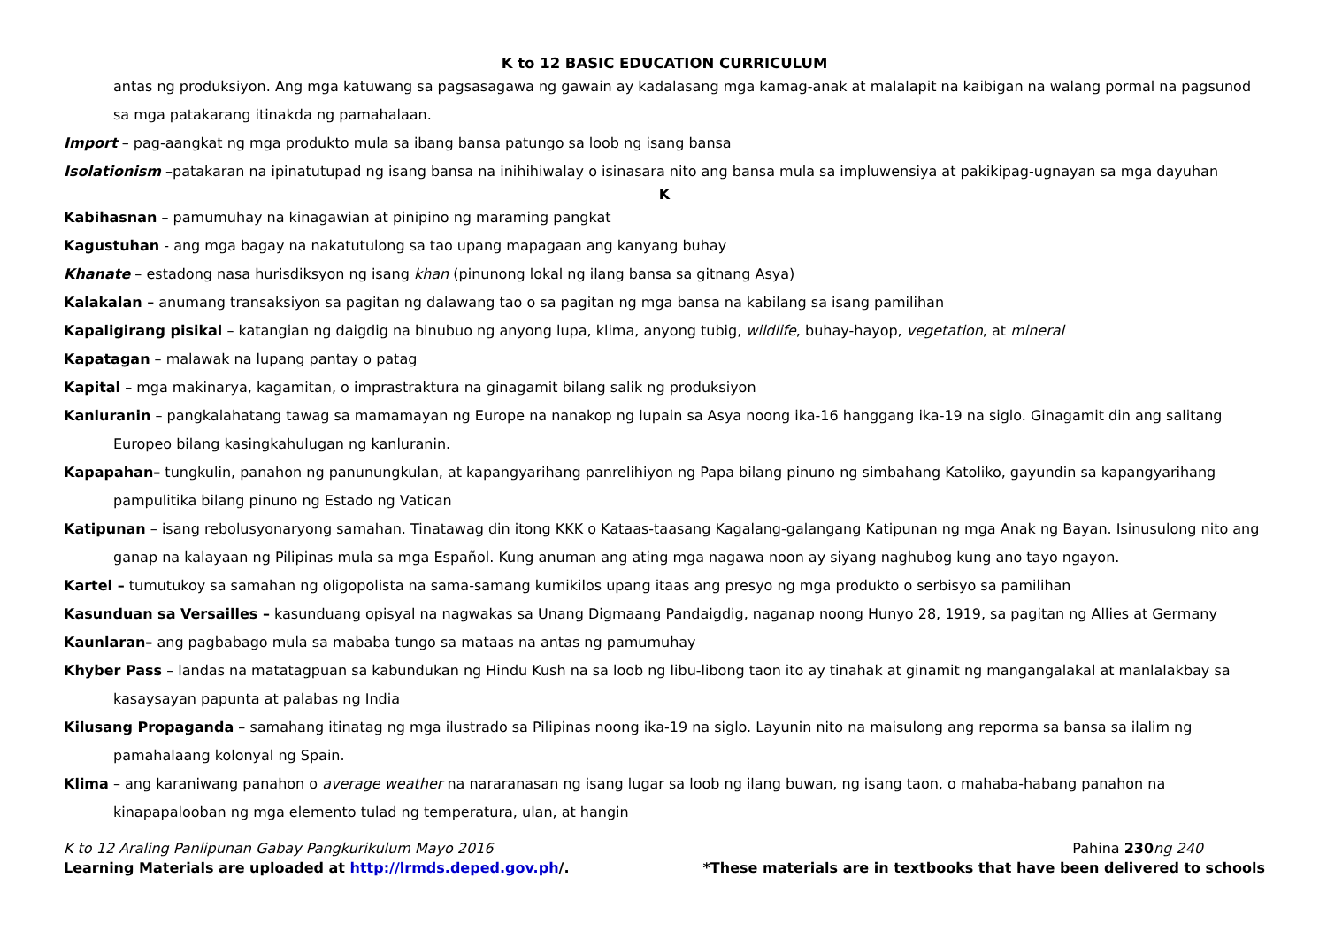K to 12 BASIC EDUCATION CURRICULUM
antas ng produksiyon. Ang mga katuwang sa pagsasagawa ng gawain ay kadalasang mga kamag-anak at malalapit na kaibigan na walang pormal na pagsunod sa mga patakarang itinakda ng pamahalaan.
Import – pag-aangkat ng mga produkto mula sa ibang bansa patungo sa loob ng isang bansa
Isolationism –patakaran na ipinatutupad ng isang bansa na inihihiwalay o isinasara nito ang bansa mula sa impluwensiya at pakikipag-ugnayan sa mga dayuhan
K
Kabihasnan – pamumuhay na kinagawian at pinipino ng maraming pangkat
Kagustuhan - ang mga bagay na nakatutulong sa tao upang mapagaan ang kanyang buhay
Khanate – estadong nasa hurisdiksyon ng isang khan (pinunong lokal ng ilang bansa sa gitnang Asya)
Kalakalan – anumang transaksiyon sa pagitan ng dalawang tao o sa pagitan ng mga bansa na kabilang sa isang pamilihan
Kapaligirang pisikal – katangian ng daigdig na binubuo ng anyong lupa, klima, anyong tubig, wildlife, buhay-hayop, vegetation, at mineral
Kapatagan – malawak na lupang pantay o patag
Kapital – mga makinarya, kagamitan, o imprastraktura na ginagamit bilang salik ng produksiyon
Kanluranin – pangkalahatang tawag sa mamamayan ng Europe na nanakop ng lupain sa Asya noong ika-16 hanggang ika-19 na siglo. Ginagamit din ang salitang Europeo bilang kasingkahulugan ng kanluranin.
Kapapahan– tungkulin, panahon ng panunungkulan, at kapangyarihang panrelihiyon ng Papa bilang pinuno ng simbahang Katoliko, gayundin sa kapangyarihang pampulitika bilang pinuno ng Estado ng Vatican
Katipunan – isang rebolusyonaryong samahan. Tinatawag din itong KKK o Kataas-taasang Kagalang-galangang Katipunan ng mga Anak ng Bayan. Isinusulong nito ang ganap na kalayaan ng Pilipinas mula sa mga Español. Kung anuman ang ating mga nagawa noon ay siyang naghubog kung ano tayo ngayon.
Kartel – tumutukoy sa samahan ng oligopolista na sama-samang kumikilos upang itaas ang presyo ng mga produkto o serbisyo sa pamilihan
Kasunduan sa Versailles – kasunduang opisyal na nagwakas sa Unang Digmaang Pandaigdig, naganap noong Hunyo 28, 1919, sa pagitan ng Allies at Germany
Kaunlaran– ang pagbabago mula sa mababa tungo sa mataas na antas ng pamumuhay
Khyber Pass – landas na matatagpuan sa kabundukan ng Hindu Kush na sa loob ng libu-libong taon ito ay tinahak at ginamit ng mangangalakal at manlalakbay sa kasaysayan papunta at palabas ng India
Kilusang Propaganda – samahang itinatag ng mga ilustrado sa Pilipinas noong ika-19 na siglo. Layunin nito na maisulong ang reporma sa bansa sa ilalim ng pamahalaang kolonyal ng Spain.
Klima – ang karaniwang panahon o average weather na nararanasan ng isang lugar sa loob ng ilang buwan, ng isang taon, o mahaba-habang panahon na kinapapalooban ng mga elemento tulad ng temperatura, ulan, at hangin
K to 12 Araling Panlipunan Gabay Pangkurikulum Mayo 2016 Pahina 230 ng 240
Learning Materials are uploaded at http://lrmds.deped.gov.ph/. *These materials are in textbooks that have been delivered to schools